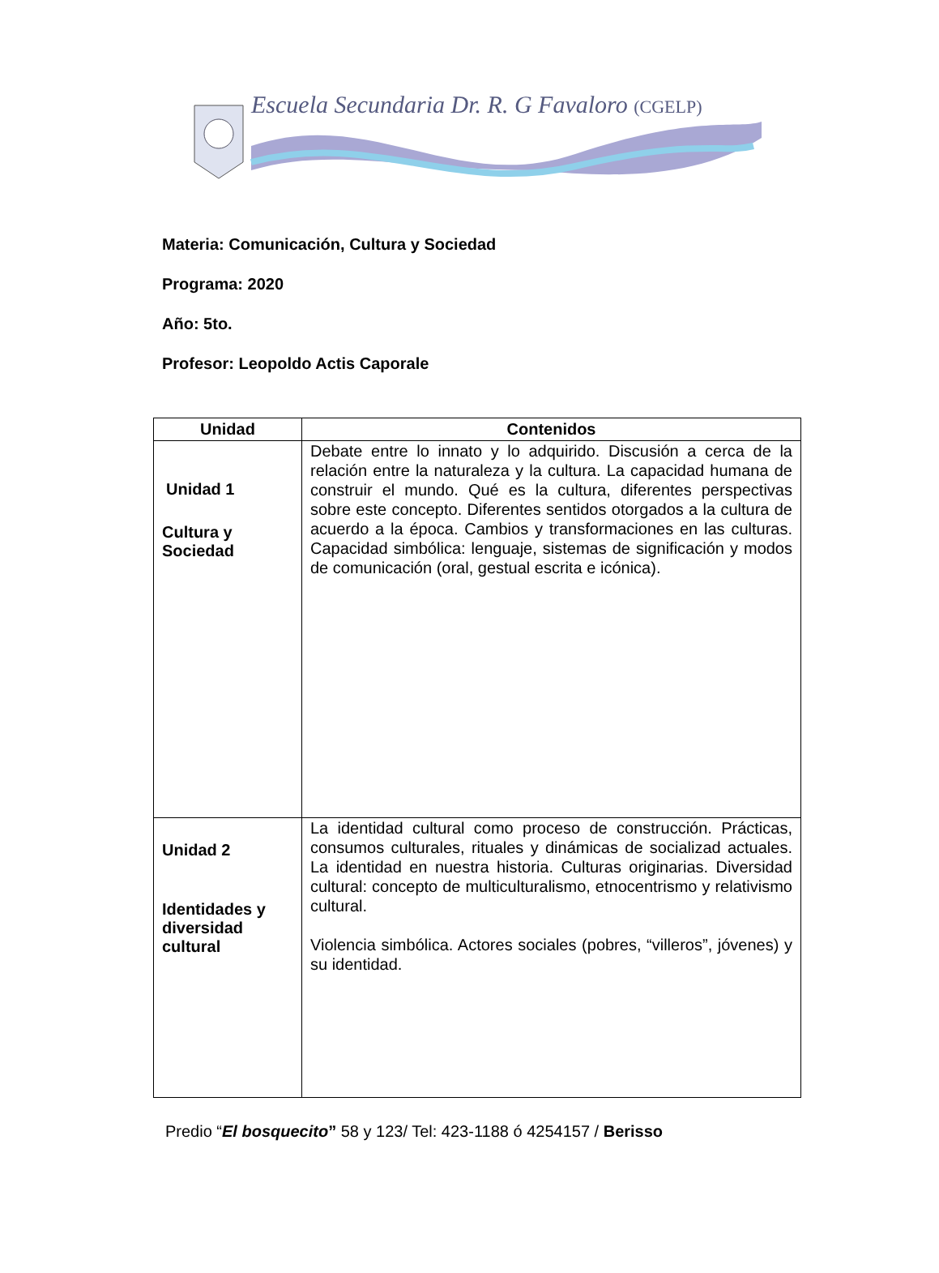Escuela Secundaria Dr. R. G Favaloro (CGELP)
Materia: Comunicación, Cultura y Sociedad
Programa: 2020
Año: 5to.
Profesor: Leopoldo Actis Caporale
| Unidad | Contenidos |
| --- | --- |
| Unidad 1 Cultura y Sociedad | Debate entre lo innato y lo adquirido. Discusión a cerca de la relación entre la naturaleza y la cultura. La capacidad humana de construir el mundo. Qué es la cultura, diferentes perspectivas sobre este concepto. Diferentes sentidos otorgados a la cultura de acuerdo a la época. Cambios y transformaciones en las culturas. Capacidad simbólica: lenguaje, sistemas de significación y modos de comunicación (oral, gestual escrita e icónica). |
| Unidad 2 Identidades y diversidad cultural | La identidad cultural como proceso de construcción. Prácticas, consumos culturales, rituales y dinámicas de socializad actuales. La identidad en nuestra historia. Culturas originarias. Diversidad cultural: concepto de multiculturalismo, etnocentrismo y relativismo cultural. Violencia simbólica. Actores sociales (pobres, “villeros”, jóvenes) y su identidad. |
Predio “El bosquecito” 58 y 123/ Tel: 423-1188 ó 4254157 / Berisso